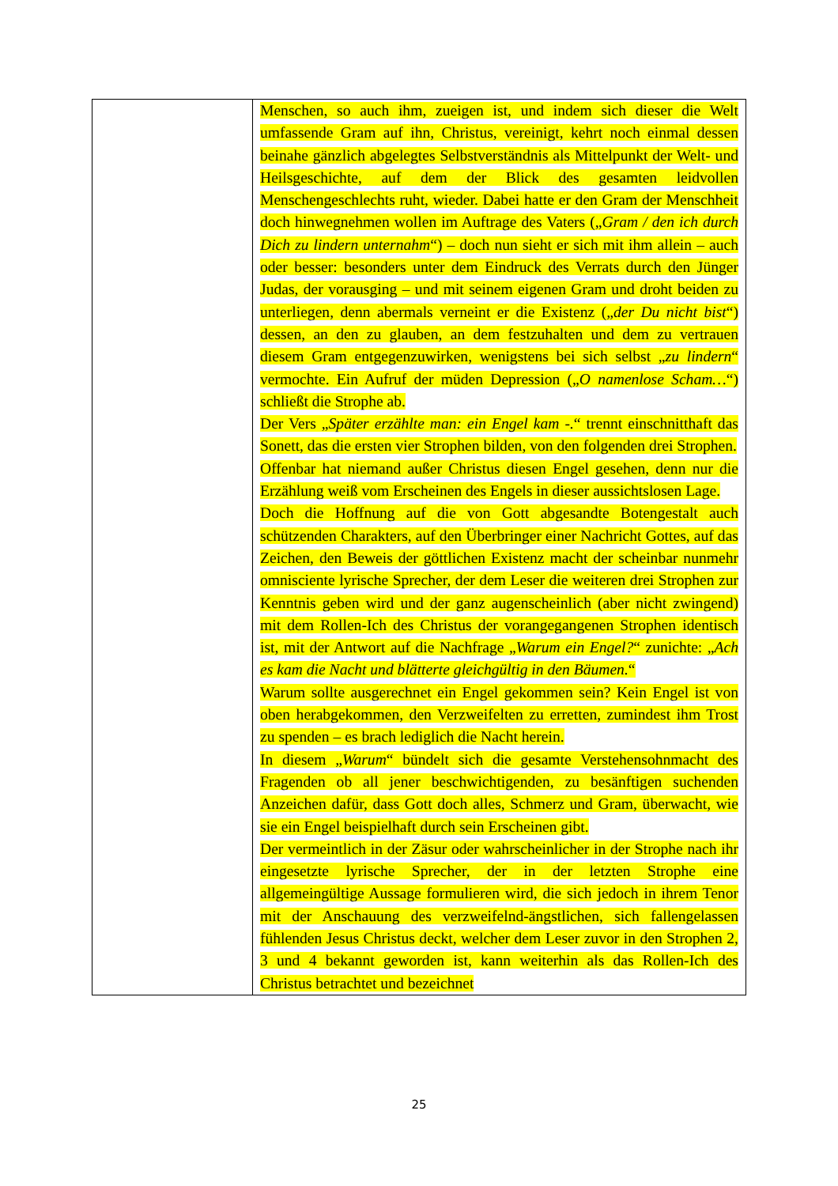| | Menschen, so auch ihm, zueigen ist, und indem sich dieser die Welt umfassende Gram auf ihn, Christus, vereinigt, kehrt noch einmal dessen beinahe gänzlich abgelegtes Selbstverständnis als Mittelpunkt der Welt- und Heilsgeschichte, auf dem der Blick des gesamten leidvollen Menschengeschlechts ruht, wieder. Dabei hatte er den Gram der Menschheit doch hinwegnehmen wollen im Auftrage des Vaters („ Gram / den ich durch Dich zu lindern unternahm “) – doch nun sieht er sich mit ihm allein – auch oder besser: besonders unter dem Eindruck des Verrats durch den Jünger Judas, der vorausging – und mit seinem eigenen Gram und droht beiden zu unterliegen, denn abermals verneint er die Existenz („ der Du nicht bist “) dessen, an den zu glauben, an dem festzuhalten und dem zu vertrauen diesem Gram entgegenzuwirken, wenigstens bei sich selbst „ zu lindern “ vermochte. Ein Aufruf der müden Depression („ O namenlose Scham… “) schließt die Strophe ab. Der Vers „ Später erzählte man: ein Engel kam -. “ trennt einschnitthaft das Sonett, das die ersten vier Strophen bilden, von den folgenden drei Strophen. Offenbar hat niemand außer Christus diesen Engel gesehen, denn nur die Erzählung weiß vom Erscheinen des Engels in dieser aussichtslosen Lage. Doch die Hoffnung auf die von Gott abgesandte Botengestalt auch schützenden Charakters, auf den Überbringer einer Nachricht Gottes, auf das Zeichen, den Beweis der göttlichen Existenz macht der scheinbar nunmehr omnisciente lyrische Sprecher, der dem Leser die weiteren drei Strophen zur Kenntnis geben wird und der ganz augenscheinlich (aber nicht zwingend) mit dem Rollen-Ich des Christus der vorangegangenen Strophen identisch ist, mit der Antwort auf die Nachfrage „ Warum ein Engel? “ zunichte: „ Ach es kam die Nacht und blätterte gleichgültig in den Bäumen. “ Warum sollte ausgerechnet ein Engel gekommen sein? Kein Engel ist von oben herabgekommen, den Verzweifelten zu erretten, zumindest ihm Trost zu spenden – es brach lediglich die Nacht herein. In diesem „ Warum “ bündelt sich die gesamte Verstehensohnmacht des Fragenden ob all jener beschwichtigenden, zu besänftigen suchenden Anzeichen dafür, dass Gott doch alles, Schmerz und Gram, überwacht, wie sie ein Engel beispielhaft durch sein Erscheinen gibt. Der vermeintlich in der Zäsur oder wahrscheinlicher in der Strophe nach ihr eingesetzte lyrische Sprecher, der in der letzten Strophe eine allgemeingültige Aussage formulieren wird, die sich jedoch in ihrem Tenor mit der Anschauung des verzweifelnd-ängstlichen, sich fallengelassen fühlenden Jesus Christus deckt, welcher dem Leser zuvor in den Strophen 2, 3 und 4 bekannt geworden ist, kann weiterhin als das Rollen-Ich des Christus betrachtet und bezeichnet |
25